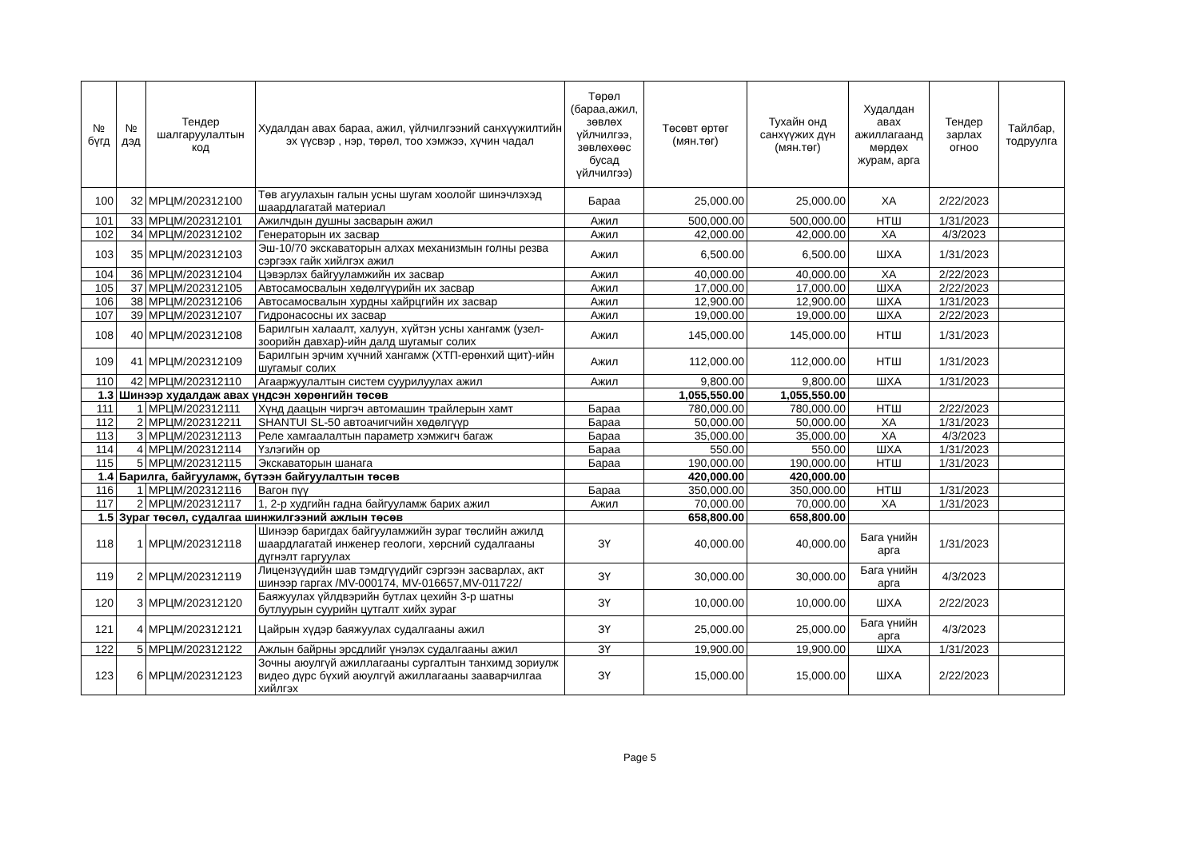| № бүгд | № дэд | Тендер шалгаруулалтын код | Худалдан авах бараа, ажил, үйлчилгээний санхүүжилтийн эх үүсвэр , нэр, төрөл, тоо хэмжээ, хүчин чадал | Төрөл (бараа,ажил, зөвлөх үйлчилгээ, зөвлөхөөс бусад үйлчилгээ) | Төсөвт өртөг (мян.төг) | Тухайн онд санхүүжих дүн (мян.төг) | Худалдан авах ажиллагаанд мөрдөх журам, арга | Тендер зарлах огноо | Тайлбар, тодруулга |
| --- | --- | --- | --- | --- | --- | --- | --- | --- | --- |
| 100 | 32 | МРЦМ/202312100 | Төв агуулахын галын усны шугам хоолойг шинэчлэхэд шаардлагатай материал | Бараа | 25,000.00 | 25,000.00 | ХА | 2/22/2023 | |
| 101 | 33 | МРЦМ/202312101 | Ажилчдын душны засварын ажил | Ажил | 500,000.00 | 500,000.00 | НТШ | 1/31/2023 | |
| 102 | 34 | МРЦМ/202312102 | Генераторын их засвар | Ажил | 42,000.00 | 42,000.00 | ХА | 4/3/2023 | |
| 103 | 35 | МРЦМ/202312103 | Эш-10/70 экскаваторын алхах механизмын голны резва сэргээх гайк хийлгэх ажил | Ажил | 6,500.00 | 6,500.00 | ШХА | 1/31/2023 | |
| 104 | 36 | МРЦМ/202312104 | Цэвэрлэх байгууламжийн их засвар | Ажил | 40,000.00 | 40,000.00 | ХА | 2/22/2023 | |
| 105 | 37 | МРЦМ/202312105 | Автосамосвалын хөдөлгүүрийн их засвар | Ажил | 17,000.00 | 17,000.00 | ШХА | 2/22/2023 | |
| 106 | 38 | МРЦМ/202312106 | Автосамосвалын хурдны хайрцгийн их засвар | Ажил | 12,900.00 | 12,900.00 | ШХА | 1/31/2023 | |
| 107 | 39 | МРЦМ/202312107 | Гидронасосны их засвар | Ажил | 19,000.00 | 19,000.00 | ШХА | 2/22/2023 | |
| 108 | 40 | МРЦМ/202312108 | Барилгын халаалт, халуун, хүйтэн усны хангамж (узел-зоорийн давхар)-ийн далд шугамыг солих | Ажил | 145,000.00 | 145,000.00 | НТШ | 1/31/2023 | |
| 109 | 41 | МРЦМ/202312109 | Барилгын эрчим хүчний хангамж (ХТП-ерөнхий щит)-ийн шугамыг солих | Ажил | 112,000.00 | 112,000.00 | НТШ | 1/31/2023 | |
| 110 | 42 | МРЦМ/202312110 | Агааржуулалтын систем суурилуулах ажил | Ажил | 9,800.00 | 9,800.00 | ШХА | 1/31/2023 | |
| 1.3 | Шинээр худалдаж авах үндсэн хөрөнгийн төсөв | | | | 1,055,550.00 | 1,055,550.00 | | | |
| 111 | 1 | МРЦМ/202312111 | Хүнд даацын чиргэч автомашин трайлерын хамт | Бараа | 780,000.00 | 780,000.00 | НТШ | 2/22/2023 | |
| 112 | 2 | МРЦМ/202312211 | SHANTUI SL-50 автоачигчийн хөдөлгүүр | Бараа | 50,000.00 | 50,000.00 | ХА | 1/31/2023 | |
| 113 | 3 | МРЦМ/202312113 | Реле хамгаалалтын параметр хэмжигч багаж | Бараа | 35,000.00 | 35,000.00 | ХА | 4/3/2023 | |
| 114 | 4 | МРЦМ/202312114 | Үзлэгийн ор | Бараа | 550.00 | 550.00 | ШХА | 1/31/2023 | |
| 115 | 5 | МРЦМ/202312115 | Экскаваторын шанага | Бараа | 190,000.00 | 190,000.00 | НТШ | 1/31/2023 | |
| 1.4 | Барилга, байгууламж, бүтээн байгуулалтын төсөв | | | | 420,000.00 | 420,000.00 | | | |
| 116 | 1 | МРЦМ/202312116 | Вагон пүү | Бараа | 350,000.00 | 350,000.00 | НТШ | 1/31/2023 | |
| 117 | 2 | МРЦМ/202312117 | 1, 2-р худгийн гадна байгууламж барих ажил | Ажил | 70,000.00 | 70,000.00 | ХА | 1/31/2023 | |
| 1.5 | Зураг төсөл, судалгаа шинжилгээний ажлын төсөв | | | | 658,800.00 | 658,800.00 | | | |
| 118 | 1 | МРЦМ/202312118 | Шинээр баригдах байгууламжийн зураг төслийн ажилд шаардлагатай инженер геологи, хөрсний судалгааны дүгнэлт гаргуулах | ЗҮ | 40,000.00 | 40,000.00 | Бага үнийн арга | 1/31/2023 | |
| 119 | 2 | МРЦМ/202312119 | Лицензүүдийн шав тэмдгүүдийг сэргээн засварлах, акт шинээр гаргах /MV-000174, MV-016657,MV-011722/ | ЗҮ | 30,000.00 | 30,000.00 | Бага үнийн арга | 4/3/2023 | |
| 120 | 3 | МРЦМ/202312120 | Баяжуулах үйлдвэрийн бутлах цехийн 3-р шатны бутлуурын суурийн цутгалт хийх зураг | ЗҮ | 10,000.00 | 10,000.00 | ШХА | 2/22/2023 | |
| 121 | 4 | МРЦМ/202312121 | Цайрын хүдэр баяжуулах судалгааны ажил | ЗҮ | 25,000.00 | 25,000.00 | Бага үнийн арга | 4/3/2023 | |
| 122 | 5 | МРЦМ/202312122 | Ажлын байрны эрсдлийг үнэлэх судалгааны ажил | ЗҮ | 19,900.00 | 19,900.00 | ШХА | 1/31/2023 | |
| 123 | 6 | МРЦМ/202312123 | Зочны аюулгүй ажиллагааны сургалтын танхимд зориулж видео дүрс бүхий аюулгүй ажиллагааны зааварчилгаа хийлгэх | ЗҮ | 15,000.00 | 15,000.00 | ШХА | 2/22/2023 | |
Page 5